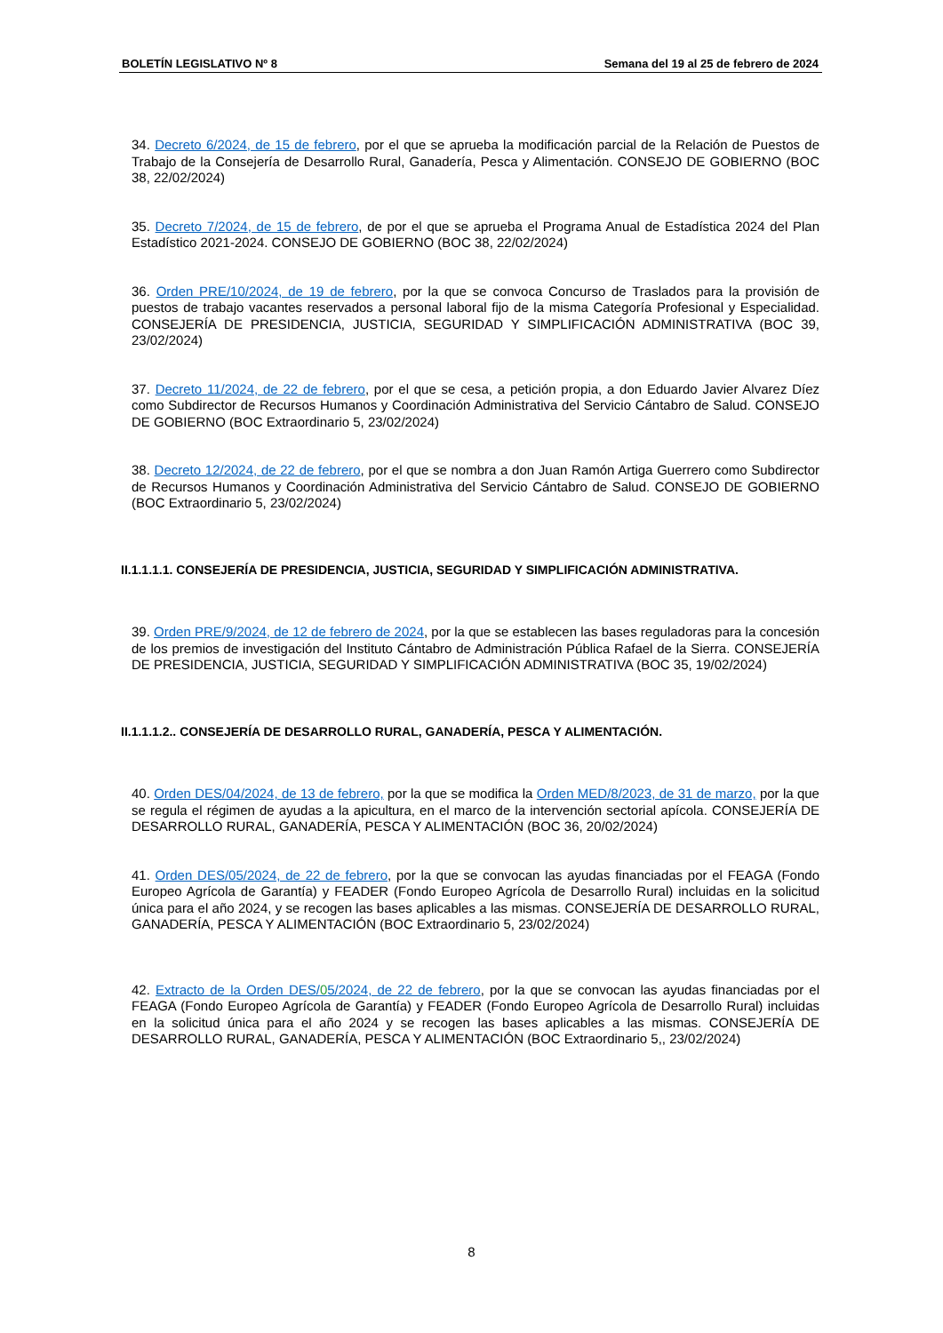BOLETÍN LEGISLATIVO Nº 8 Semana del 19 al 25 de febrero de 2024
34. Decreto 6/2024, de 15 de febrero, por el que se aprueba la modificación parcial de la Relación de Puestos de Trabajo de la Consejería de Desarrollo Rural, Ganadería, Pesca y Alimentación. CONSEJO DE GOBIERNO (BOC 38, 22/02/2024)
35. Decreto 7/2024, de 15 de febrero, de por el que se aprueba el Programa Anual de Estadística 2024 del Plan Estadístico 2021-2024. CONSEJO DE GOBIERNO (BOC 38, 22/02/2024)
36. Orden PRE/10/2024, de 19 de febrero, por la que se convoca Concurso de Traslados para la provisión de puestos de trabajo vacantes reservados a personal laboral fijo de la misma Categoría Profesional y Especialidad. CONSEJERÍA DE PRESIDENCIA, JUSTICIA, SEGURIDAD Y SIMPLIFICACIÓN ADMINISTRATIVA (BOC 39, 23/02/2024)
37. Decreto 11/2024, de 22 de febrero, por el que se cesa, a petición propia, a don Eduardo Javier Alvarez Díez como Subdirector de Recursos Humanos y Coordinación Administrativa del Servicio Cántabro de Salud. CONSEJO DE GOBIERNO (BOC Extraordinario 5, 23/02/2024)
38. Decreto 12/2024, de 22 de febrero, por el que se nombra a don Juan Ramón Artiga Guerrero como Subdirector de Recursos Humanos y Coordinación Administrativa del Servicio Cántabro de Salud. CONSEJO DE GOBIERNO (BOC Extraordinario 5, 23/02/2024)
II.1.1.1.1. CONSEJERÍA DE PRESIDENCIA, JUSTICIA, SEGURIDAD Y SIMPLIFICACIÓN ADMINISTRATIVA.
39. Orden PRE/9/2024, de 12 de febrero de 2024, por la que se establecen las bases reguladoras para la concesión de los premios de investigación del Instituto Cántabro de Administración Pública Rafael de la Sierra. CONSEJERÍA DE PRESIDENCIA, JUSTICIA, SEGURIDAD Y SIMPLIFICACIÓN ADMINISTRATIVA (BOC 35, 19/02/2024)
II.1.1.1.2.. CONSEJERÍA DE DESARROLLO RURAL, GANADERÍA, PESCA Y ALIMENTACIÓN.
40. Orden DES/04/2024, de 13 de febrero, por la que se modifica la Orden MED/8/2023, de 31 de marzo, por la que se regula el régimen de ayudas a la apicultura, en el marco de la intervención sectorial apícola. CONSEJERÍA DE DESARROLLO RURAL, GANADERÍA, PESCA Y ALIMENTACIÓN (BOC 36, 20/02/2024)
41. Orden DES/05/2024, de 22 de febrero, por la que se convocan las ayudas financiadas por el FEAGA (Fondo Europeo Agrícola de Garantía) y FEADER (Fondo Europeo Agrícola de Desarrollo Rural) incluidas en la solicitud única para el año 2024, y se recogen las bases aplicables a las mismas. CONSEJERÍA DE DESARROLLO RURAL, GANADERÍA, PESCA Y ALIMENTACIÓN (BOC Extraordinario 5, 23/02/2024)
42. Extracto de la Orden DES/05/2024, de 22 de febrero, por la que se convocan las ayudas financiadas por el FEAGA (Fondo Europeo Agrícola de Garantía) y FEADER (Fondo Europeo Agrícola de Desarrollo Rural) incluidas en la solicitud única para el año 2024 y se recogen las bases aplicables a las mismas. CONSEJERÍA DE DESARROLLO RURAL, GANADERÍA, PESCA Y ALIMENTACIÓN (BOC Extraordinario 5,, 23/02/2024)
8